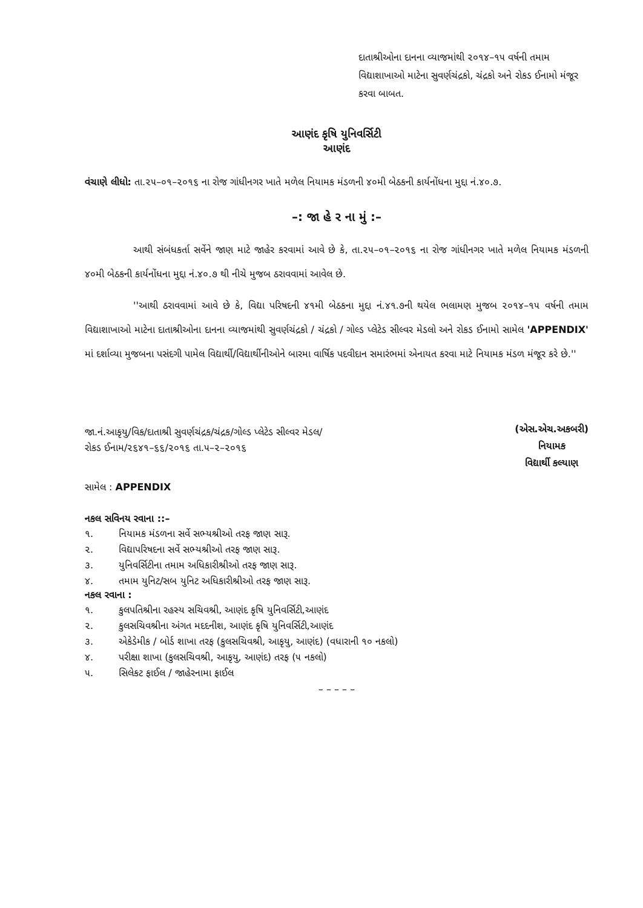દાતાશ્રીઓના દાનના વ્યાજમાંથી ૨૦૧૪–૧૫ વર્ષની તમામ વિદ્યાશાખાઓ માટેના સુવર્ણચંદ્રકો, ચંદ્રકો અને રોકડ ઈનામો મંજૂર કરવા બાબત.
આણંદ કૃષિ યુનિવર્સિટી
આણંદ
વંચાણે લીધો: તા.૨૫–૦૧–૨૦૧૬ ના રોજ ગાંધીનગર ખાતે મળેલ નિયામક મંડળની ૪૦મી બેઠકની કાર્યનોંધના મુદ્દા નં.૪૦.૭.
–: જા હે ર ના મું :–
આથી સંબંધકર્તા સર્વેને જાણ માટે જાહેર કરવામાં આવે છે કે, તા.૨૫–૦૧–૨૦૧૬ ના રોજ ગાંધીનગર ખાતે મળેલ નિયામક મંડળની ૪૦મી બેઠકની કાર્યનોંધના મુદ્દા નં.૪૦.૭ થી નીચે મુજબ ઠરાવવામાં આવેલ છે.
''આથી ઠરાવવામાં આવે છે કે, વિદ્યા પરિષદની ૪૧મી બેઠકના મુદ્દા નં.૪૧.૭ની થયેલ ભલામણ મુજબ ૨૦૧૪–૧૫ વર્ષની તમામ વિદ્યાશાખાઓ માટેના દાતાશ્રીઓના દાનના વ્યાજમાંથી સુવર્ણચંદ્રકો / ચંદ્રકો / ગોલ્ડ પ્લેટેડ સીલ્વર મેડલો અને રોકડ ઈનામો સામેલ 'APPENDIX' માં દર્શાવ્યા મુજબના પસંદગી પામેલ વિદ્યાર્થી/વિદ્યાર્થીનીઓને બારમા વાર્ષિક પદવીદાન સમારંભમાં એનાયત કરવા માટે નિયામક મંડળ મંજૂર કરે છે.''
જા.નં.આકૃયુ/વિક/દાતાશ્રી સુવર્ણચંદ્રક/ચંદ્રક/ગોલ્ડ પ્લેટેડ સીલ્વર મેડલ/
રોકડ ઈનામ/૨૬૪૧–૬૬/૨૦૧૬ તા.૫–૨–૨૦૧૬
(એસ.એચ.અકબરી)
નિયામક
વિદ્યાર્થી કલ્યાણ
સામેલ : APPENDIX
નકલ સવિનય રવાના ::–
૧. નિયામક મંડળના સર્વે સભ્યશ્રીઓ તરફ જાણ સારૂ.
૨. વિદ્યાપરિષદના સર્વે સભ્યશ્રીઓ તરફ જાણ સારૂ.
૩. યુનિવર્સિટીના તમામ અધિકારીશ્રીઓ તરફ જાણ સારૂ.
૪. તમામ યુનિટ/સબ યુનિટ અધિકારીશ્રીઓ તરફ જાણ સારૂ.
નકલ રવાના :
૧. કુલપતિશ્રીના રહસ્ય સચિવશ્રી, આણંદ કૃષિ યુનિવર્સિટી,આણંદ
૨. કુલસચિવશ્રીના અંગત મદદનીશ, આણંદ કૃષિ યુનિવર્સિટી,આણંદ
૩. એકેડેમીક / બોર્ડ શાખા તરફ (કુલસચિવશ્રી, આકૃયુ, આણંદ) (વધારાની ૧૦ નકલો)
૪. પરીક્ષા શાખા (કુલસચિવશ્રી, આકૃયુ, આણંદ) તરફ (૫ નકલો)
૫. સિલેકટ ફાઈલ / જાહેરનામા ફાઈલ
– – – – –